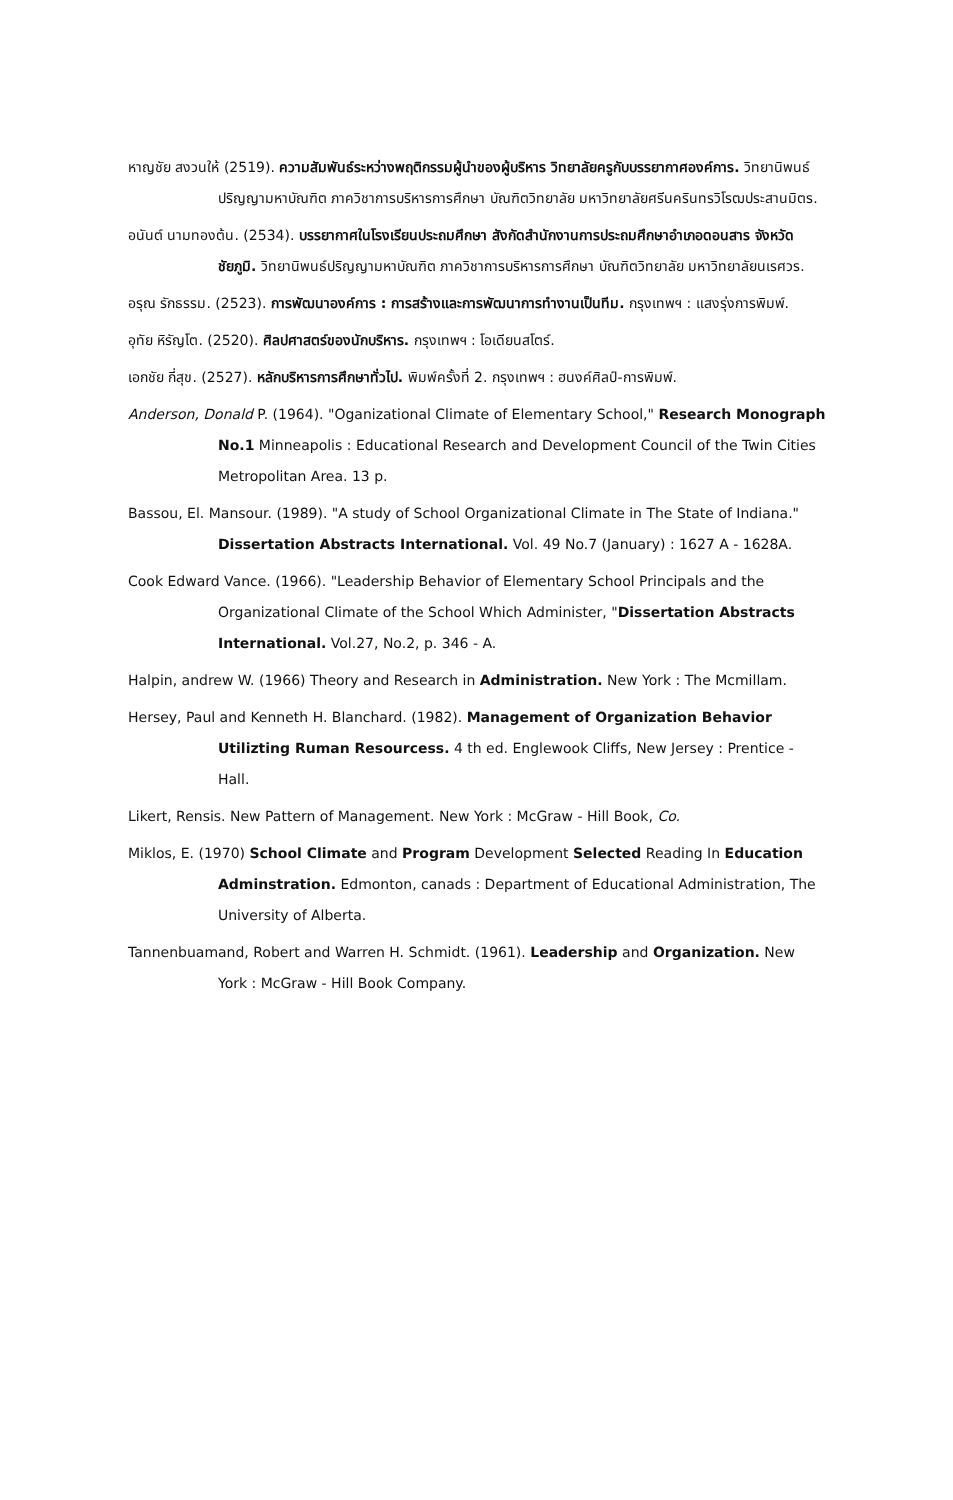หาญชัย สงวนให้ (2519). ความสัมพันธ์ระหว่างพฤติกรรมผู้นำของผู้บริหาร วิทยาลัยครูกับบรรยากาศองค์การ. วิทยานิพนธ์ปริญญามหาบัณฑิต ภาควิชาการบริหารการศึกษา บัณฑิตวิทยาลัย มหาวิทยาลัยศรีนครินทรวิโรฒประสานมิตร.
อนันต์ นามทองต้น. (2534). บรรยากาศในโรงเรียนประถมศึกษา สังกัดสำนักงานการประถมศึกษาอำเภอดอนสาร จังหวัดชัยภูมิ. วิทยานิพนธ์ปริญญามหาบัณฑิต ภาควิชาการบริหารการศึกษา บัณฑิตวิทยาลัย มหาวิทยาลัยนเรศวร.
อรุณ รักธรรม. (2523). การพัฒนาองค์การ : การสร้างและการพัฒนาการทำงานเป็นทีม. กรุงเทพฯ : แสงรุ่งการพิมพ์.
อุทัย หิรัญโต. (2520). ศิลปศาสตร์ของนักบริหาร. กรุงเทพฯ : โอเดียนสโตร์.
เอกชัย กี่สุข. (2527). หลักบริหารการศึกษาทั่วไป. พิมพ์ครั้งที่ 2. กรุงเทพฯ : ฮนงค์ศิลป์-การพิมพ์.
Anderson, Donald P. (1964). "Oganizational Climate of Elementary School," Research Monograph No.1 Minneapolis : Educational Research and Development Council of the Twin Cities Metropolitan Area. 13 p.
Bassou, El. Mansour. (1989). "A study of School Organizational Climate in The State of Indiana." Dissertation Abstracts International. Vol. 49 No.7 (January) : 1627 A - 1628A.
Cook Edward Vance. (1966). "Leadership Behavior of Elementary School Principals and the Organizational Climate of the School Which Administer, "Dissertation Abstracts International. Vol.27, No.2, p. 346 - A.
Halpin, andrew W. (1966) Theory and Research in Administration. New York : The Mcmillam.
Hersey, Paul and Kenneth H. Blanchard. (1982). Management of Organization Behavior Utilizting Ruman Resourcess. 4 th ed. Englewook Cliffs, New Jersey : Prentice - Hall.
Likert, Rensis. New Pattern of Management. New York : McGraw - Hill Book, Co.
Miklos, E. (1970) School Climate and Program Development Selected Reading In Education Adminstration. Edmonton, canads : Department of Educational Administration, The University of Alberta.
Tannenbuamand, Robert and Warren H. Schmidt. (1961). Leadership and Organization. New York : McGraw - Hill Book Company.